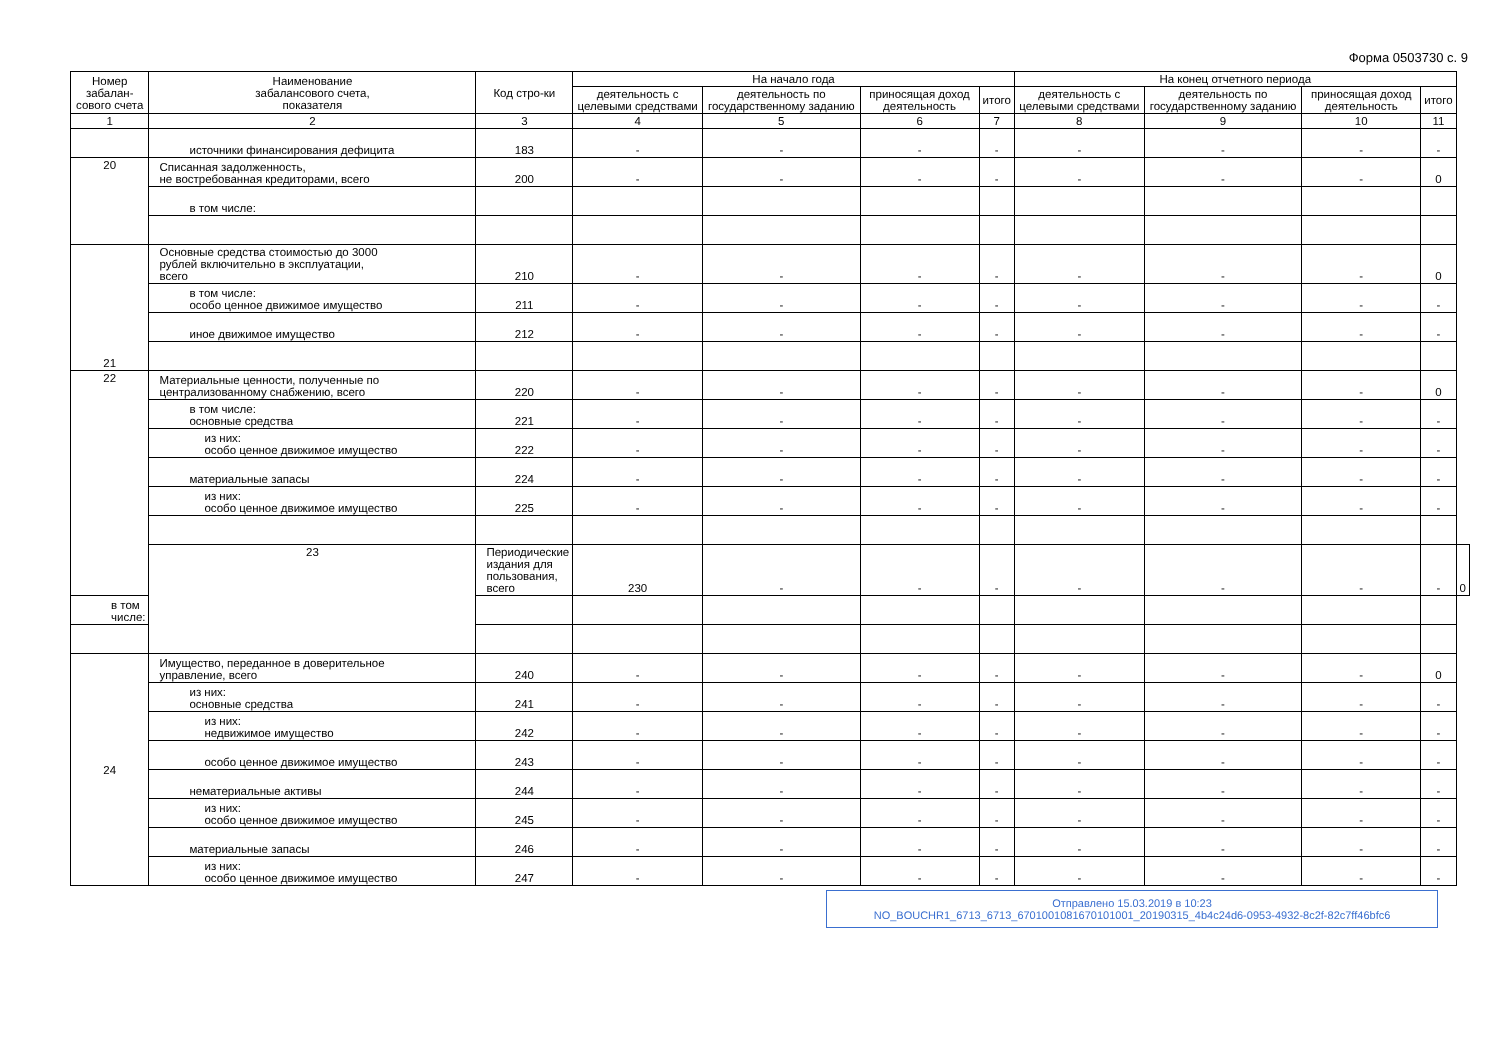Форма 0503730 с. 9
| Номер забалан-сового счета | Наименование забалансового счета, показателя | Код стро-ки | На начало года | | | | На конец отчетного периода | | | | |
| --- | --- | --- | --- | --- | --- | --- | --- | --- | --- | --- | --- |
| | | | деятельность с целевыми средствами | деятельность по государственному заданию | приносящая доход деятельность | итого | деятельность с целевыми средствами | деятельность по государственному заданию | приносящая доход деятельность | итого | |
| 1 | 2 | 3 | 4 | 5 | 6 | 7 | 8 | 9 | 10 | 11 | |
| | источники финансирования дефицита | 183 | - | - | - | - | - | - | - | - | |
| 20 | Списанная задолженность, не востребованная кредиторами, всего | 200 | - | - | - | - | - | - | - | 0 | |
| | в том числе: | | | | | | | | | | |
| 21 | Основные средства стоимостью до 3000 рублей включительно в эксплуатации, всего | 210 | - | - | - | - | - | - | - | 0 | |
| | в том числе: особо ценное движимое имущество | 211 | - | - | - | - | - | - | - | - | |
| | иное движимое имущество | 212 | - | - | - | - | - | - | - | - | |
| 22 | Материальные ценности, полученные по централизованному снабжению, всего | 220 | - | - | - | - | - | - | - | 0 | |
| | в том числе: основные средства | 221 | - | - | - | - | - | - | - | - | |
| | из них: особо ценное движимое имущество | 222 | - | - | - | - | - | - | - | - | |
| | материальные запасы | 224 | - | - | - | - | - | - | - | - | |
| | из них: особо ценное движимое имущество | 225 | - | - | - | - | - | - | - | - | |
| | 23 | Периодические издания для пользования, всего | 230 | - | - | - | - | - | - | - | 0 |
| в том числе: | | | | | | | | | | | |
| 24 | Имущество, переданное в доверительное управление, всего | 240 | - | - | - | - | - | - | - | 0 | |
| | из них: основные средства | 241 | - | - | - | - | - | - | - | - | |
| | из них: недвижимое имущество | 242 | - | - | - | - | - | - | - | - | |
| | особо ценное движимое имущество | 243 | - | - | - | - | - | - | - | - | |
| | нематериальные активы | 244 | - | - | - | - | - | - | - | - | |
| | из них: особо ценное движимое имущество | 245 | - | - | - | - | - | - | - | - | |
| | материальные запасы | 246 | - | - | - | - | - | - | - | - | |
| | из них: особо ценное движимое имущество | 247 | - | - | - | - | - | - | - | - | |
Отправлено 15.03.2019 в 10:23
NO_BOUCHR1_6713_6713_6701001081670101001_20190315_4b4c24d6-0953-4932-8c2f-82c7ff46bfc6